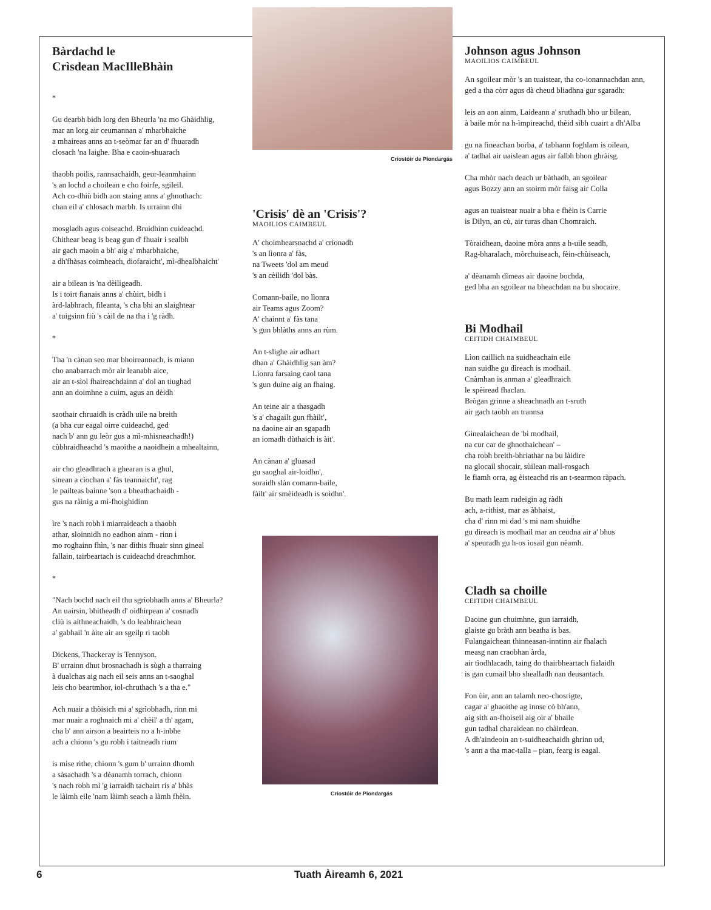Bàrdachd le
Crìsdean MacIlleBhàin
*
Gu dearbh bidh lorg den Bheurla 'na mo Ghàidhlig,
mar an lorg air ceumannan a' mharbhaiche
a mhaireas anns an t-seòmar far an d' fhuaradh
closach 'na laighe. Bha e caoin-shuarach
thaobh poilis, rannsachaidh, geur-leanmhainn
's an lochd a choilean e cho foirfe, sgileil.
Ach co-dhiù bidh aon staing anns a' ghnothach:
chan eil a' chlosach marbh. Is urrainn dhi
mosgladh agus coiseachd. Bruidhinn cuideachd.
Chithear beag is beag gun d' fhuair i sealbh
air gach maoin a bh' aig a' mharbhaiche,
a dh'fhàsas coimheach, diofaraicht', mì-dhealbhaicht'
air a bilean is 'na dèiligeadh.
Is i toirt fianais anns a' chùirt, bidh i
àrd-labhrach, fileanta, 's cha bhi an slaightear
a' tuigsinn fiù 's càil de na tha i 'g ràdh.
*
Tha 'n cànan seo mar bhoireannach, is miann
cho anabarrach mòr air leanabh aice,
air an t-sìol fhaireachdainn a' dol an tiughad
ann an doimhne a cuim, agus an dèidh
saothair chruaidh is cràdh uile na breith
(a bha cur eagal oirre cuideachd, ged
nach b' ann gu leòr gus a mì-mhisneachadh!)
cùbhraidheachd 's maoithe a naoidhein a mhealtainn,
air cho gleadhrach a ghearan is a ghul,
sinean a cìochan a' fàs teannaicht', rag
le pailteas bainne 'son a bheathachaidh -
gus na ràinig a mì-fhoighidinn
ìre 's nach robh i miarraideach a thaobh
athar, sloinnidh no eadhon ainm - rinn i
mo roghainn fhìn, 's nar dìthis fhuair sinn gineal
fallain, tairbeartach is cuideachd dreachmhor.
*
"Nach bochd nach eil thu sgrìobhadh anns a' Bheurla?
An uairsin, bhitheadh d' oidhirpean a' cosnadh
cliù is aithneachaidh, 's do leabhraichean
a' gabhail 'n àite air an sgeilp ri taobh
Dickens, Thackeray is Tennyson.
B' urrainn dhut brosnachadh is sùgh a tharraing
à dualchas aig nach eil seis anns an t-saoghal
leis cho beartmhor, iol-chruthach 's a tha e."
Ach nuair a thòisich mi a' sgrìobhadh, rinn mi
mar nuair a roghnaich mi a' chèil' a th' agam,
cha b' ann airson a beairteis no a h-inbhe
ach a chionn 's gu robh i taitneadh rium
is mise rithe, chionn 's gum b' urrainn dhomh
a sàsachadh 's a dèanamh torrach, chionn
's nach robh mi 'g iarraidh tachairt ris a' bhàs
le làimh eile 'nam làimh seach a làmh fhèin.
Críostóir de Piondargás
'Crisis' dè an 'Crisis'?
MAOILIOS CAIMBEUL
A' choimhearsnachd a' crìonadh
's an lìonra a' fàs,
na Tweets 'dol am meud
's an cèilidh 'dol bàs.
Comann-baile, no lìonra
air Teams agus Zoom?
A' chainnt a' fàs tana
's gun bhlàths anns an rùm.
An t-slighe air adhart
dhan a' Ghàidhlig san àm?
Lìonra farsaing caol tana
's gun duine aig an fhaing.
An teine air a thasgadh
's a' chagailt gun fhàilt',
na daoine air an sgapadh
an iomadh dùthaich is àit'.
An cànan a' gluasad
gu saoghal air-loidhn',
soraidh slàn comann-baile,
fàilt' air smèideadh is soidhn'.
Críostóir de Piondargás
Johnson agus Johnson
MAOILIOS CAIMBEUL
An sgoilear mòr 's an tuaistear, tha co-ionannachdan ann,
ged a tha còrr agus dà cheud bliadhna gur sgaradh:
leis an aon ainm, Laideann a' sruthadh bho ur bilean,
à baile mòr na h-ìmpireachd, thèid sibh cuairt a dh'Alba
gu na fineachan borba, a' tabhann foghlam is oilean,
a' tadhal air uaislean agus air falbh bhon ghràisg.
Cha mhòr nach deach ur bàthadh, an sgoilear
agus Bozzy ann an stoirm mòr faisg air Colla
agus an tuaistear nuair a bha e fhèin is Carrie
is Dilyn, an cù, air turas dhan Chomraich.
Tòraidhean, daoine mòra anns a h-uile seadh,
Rag-bharalach, mòrchuiseach, fèin-chùiseach,
a' dèanamh dìmeas air daoine bochda,
ged bha an sgoilear na bheachdan na bu shocaire.
Bi Modhail
CEITIDH CHAIMBEUL
Lìon caillich na suidheachain eile
nan suidhe gu dìreach is modhail.
Cnàmhan is anman a' gleadhraich
le spèiread fhaclan.
Brògan grinne a sheachnadh an t-sruth
air gach taobh an trannsa
Ginealaichean de 'bi modhail,
na cur car de ghnothaichean' –
cha robh breith-bhriathar na bu làidire
na glocail shocair, sùilean mall-rosgach
le fiamh orra, ag èisteachd ris an t-searmon ràpach.
Bu math leam rudeigin ag ràdh
ach, a-rithist, mar as àbhaist,
cha d' rinn mi dad 's mi nam shuidhe
gu dìreach is modhail mar an ceudna air a' bhus
a' speuradh gu h-os ìosail gun nèamh.
Cladh sa choille
CEITIDH CHAIMBEUL
Daoine gun chuimhne, gun iarraidh,
glaiste gu bràth ann beatha is bas.
Fulangaichean thinneasan-inntinn air fhalach
measg nan craobhan àrda,
air tìodhlacadh, taing do thairbheartach fialaidh
is gan cumail bho shealladh nan deusantach.
Fon ùir, ann an talamh neo-chosrigte,
cagar a' ghaoithe ag innse cò bh'ann,
aig sìth an-fhoiseil aig oir a' bhaile
gun tadhal charaidean no chàirdean.
A dh'aindeoin an t-suidheachaidh ghrinn ud,
's ann a tha mac-talla – pian, fearg is eagal.
6 Tuath Àireamh 6, 2021